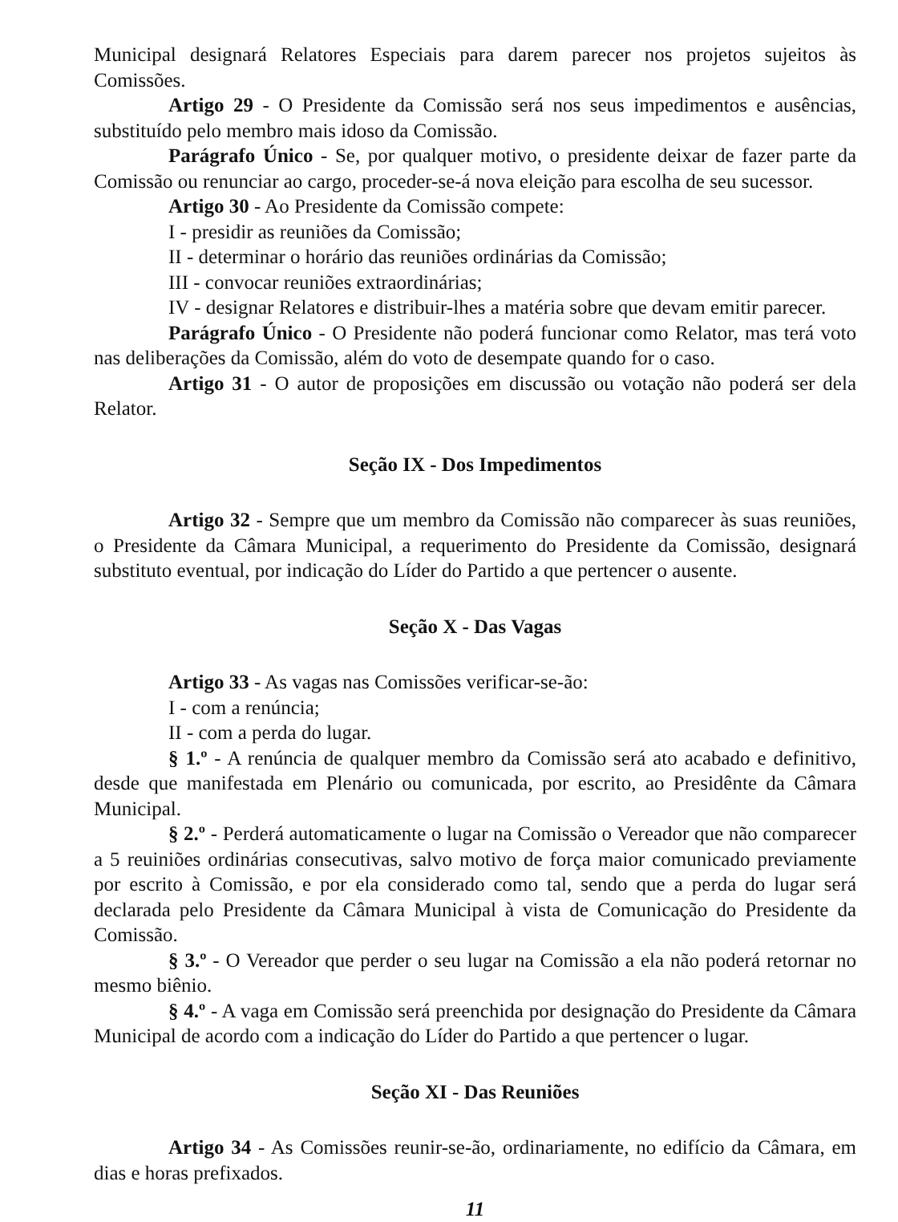Municipal designará Relatores Especiais para darem parecer nos projetos sujeitos às Comissões.
Artigo 29 - O Presidente da Comissão será nos seus impedimentos e ausências, substituído pelo membro mais idoso da Comissão.
Parágrafo Único - Se, por qualquer motivo, o presidente deixar de fazer parte da Comissão ou renunciar ao cargo, proceder-se-á nova eleição para escolha de seu sucessor.
Artigo 30 - Ao Presidente da Comissão compete:
I - presidir as reuniões da Comissão;
II - determinar o horário das reuniões ordinárias da Comissão;
III - convocar reuniões extraordinárias;
IV - designar Relatores e distribuir-lhes a matéria sobre que devam emitir parecer.
Parágrafo Único - O Presidente não poderá funcionar como Relator, mas terá voto nas deliberações da Comissão, além do voto de desempate quando for o caso.
Artigo 31 - O autor de proposições em discussão ou votação não poderá ser dela Relator.
Seção IX - Dos Impedimentos
Artigo 32 - Sempre que um membro da Comissão não comparecer às suas reuniões, o Presidente da Câmara Municipal, a requerimento do Presidente da Comissão, designará substituto eventual, por indicação do Líder do Partido a que pertencer o ausente.
Seção X - Das Vagas
Artigo 33 - As vagas nas Comissões verificar-se-ão:
I - com a renúncia;
II - com a perda do lugar.
§ 1.º - A renúncia de qualquer membro da Comissão será ato acabado e definitivo, desde que manifestada em Plenário ou comunicada, por escrito, ao Presidênte da Câmara Municipal.
§ 2.º - Perderá automaticamente o lugar na Comissão o Vereador que não comparecer a 5 reuiniões ordinárias consecutivas, salvo motivo de força maior comunicado previamente por escrito à Comissão, e por ela considerado como tal, sendo que a perda do lugar será declarada pelo Presidente da Câmara Municipal à vista de Comunicação do Presidente da Comissão.
§ 3.º - O Vereador que perder o seu lugar na Comissão a ela não poderá retornar no mesmo biênio.
§ 4.º - A vaga em Comissão será preenchida por designação do Presidente da Câmara Municipal de acordo com a indicação do Líder do Partido a que pertencer o lugar.
Seção XI - Das Reuniões
Artigo 34 - As Comissões reunir-se-ão, ordinariamente, no edifício da Câmara, em dias e horas prefixados.
11